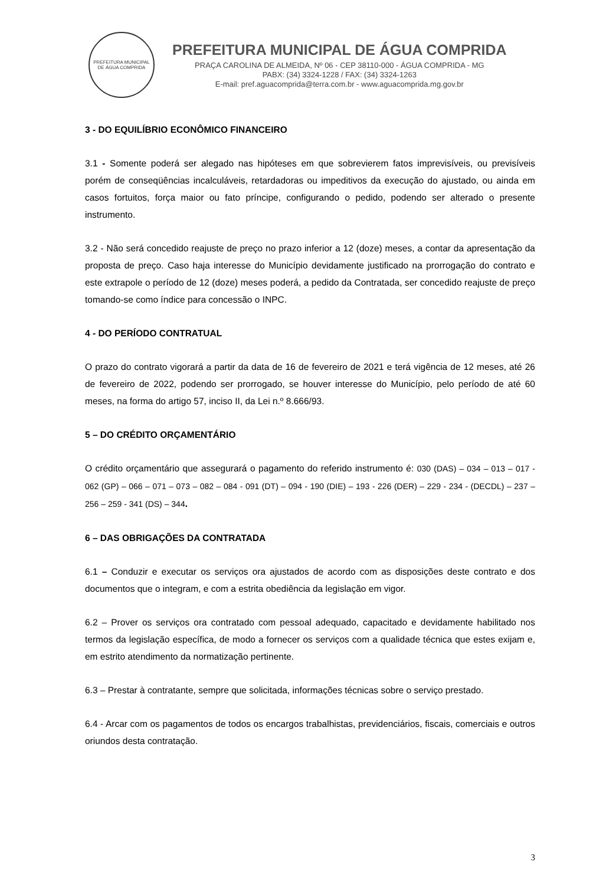PREFEITURA MUNICIPAL DE ÁGUA COMPRIDA
PREFEITURA MUNICIPAL DE ÁGUA COMPRIDA
PRAÇA CAROLINA DE ALMEIDA, Nº 06 - CEP 38110-000 - ÁGUA COMPRIDA - MG
PABX: (34) 3324-1228 / FAX: (34) 3324-1263
E-mail: pref.aguacomprida@terra.com.br - www.aguacomprida.mg.gov.br
3 - DO EQUILÍBRIO ECONÔMICO FINANCEIRO
3.1 - Somente poderá ser alegado nas hipóteses em que sobrevierem fatos imprevisíveis, ou previsíveis porém de conseqüências incalculáveis, retardadoras ou impeditivos da execução do ajustado, ou ainda em casos fortuitos, força maior ou fato príncipe, configurando o pedido, podendo ser alterado o presente instrumento.
3.2 - Não será concedido reajuste de preço no prazo inferior a 12 (doze) meses, a contar da apresentação da proposta de preço. Caso haja interesse do Município devidamente justificado na prorrogação do contrato e este extrapole o período de 12 (doze) meses poderá, a pedido da Contratada, ser concedido reajuste de preço tomando-se como índice para concessão o INPC.
4 - DO PERÍODO CONTRATUAL
O prazo do contrato vigorará a partir da data de 16 de fevereiro de 2021 e terá vigência de 12 meses, até 26 de fevereiro de 2022, podendo ser prorrogado, se houver interesse do Município, pelo período de até 60 meses, na forma do artigo 57, inciso II, da Lei n.º 8.666/93.
5 – DO CRÉDITO ORÇAMENTÁRIO
O crédito orçamentário que assegurará o pagamento do referido instrumento é: 030 (DAS) – 034 – 013 – 017 - 062 (GP) – 066 – 071 – 073 – 082 – 084 - 091 (DT) – 094 - 190 (DIE) – 193 - 226 (DER) – 229 - 234 - (DECDL) – 237 – 256 – 259 - 341 (DS) – 344.
6 – DAS OBRIGAÇÕES DA CONTRATADA
6.1 – Conduzir e executar os serviços ora ajustados de acordo com as disposições deste contrato e dos documentos que o integram, e com a estrita obediência da legislação em vigor.
6.2 – Prover os serviços ora contratado com pessoal adequado, capacitado e devidamente habilitado nos termos da legislação específica, de modo a fornecer os serviços com a qualidade técnica que estes exijam e, em estrito atendimento da normatização pertinente.
6.3 – Prestar à contratante, sempre que solicitada, informações técnicas sobre o serviço prestado.
6.4 - Arcar com os pagamentos de todos os encargos trabalhistas, previdenciários, fiscais, comerciais e outros oriundos desta contratação.
3